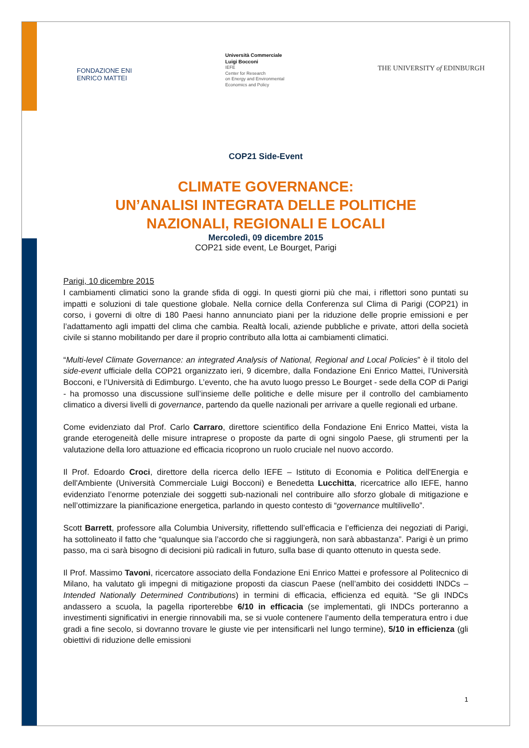FONDAZIONE ENI
ENRICO MATTEI
Università Commerciale
Luigi Bocconi
IEFE
Center for Research
on Energy and Environmental
Economics and Policy
THE UNIVERSITY of EDINBURGH
COP21 Side-Event
CLIMATE GOVERNANCE:
UN’ANALISI INTEGRATA DELLE POLITICHE
NAZIONALI, REGIONALI E LOCALI
Mercoledì, 09 dicembre 2015
COP21 side event, Le Bourget, Parigi
Parigi, 10 dicembre 2015
I cambiamenti climatici sono la grande sfida di oggi. In questi giorni più che mai, i riflettori sono puntati su impatti e soluzioni di tale questione globale. Nella cornice della Conferenza sul Clima di Parigi (COP21) in corso, i governi di oltre di 180 Paesi hanno annunciato piani per la riduzione delle proprie emissioni e per l’adattamento agli impatti del clima che cambia. Realtà locali, aziende pubbliche e private, attori della società civile si stanno mobilitando per dare il proprio contributo alla lotta ai cambiamenti climatici.
“Multi-level Climate Governance: an integrated Analysis of National, Regional and Local Policies” è il titolo del side-event ufficiale della COP21 organizzato ieri, 9 dicembre, dalla Fondazione Eni Enrico Mattei, l’Università Bocconi, e l’Università di Edimburgo. L’evento, che ha avuto luogo presso Le Bourget - sede della COP di Parigi - ha promosso una discussione sull’insieme delle politiche e delle misure per il controllo del cambiamento climatico a diversi livelli di governance, partendo da quelle nazionali per arrivare a quelle regionali ed urbane.
Come evidenziato dal Prof. Carlo Carraro, direttore scientifico della Fondazione Eni Enrico Mattei, vista la grande eterogeneità delle misure intraprese o proposte da parte di ogni singolo Paese, gli strumenti per la valutazione della loro attuazione ed efficacia ricoprono un ruolo cruciale nel nuovo accordo.
Il Prof. Edoardo Croci, direttore della ricerca dello IEFE – Istituto di Economia e Politica dell'Energia e dell'Ambiente (Università Commerciale Luigi Bocconi) e Benedetta Lucchitta, ricercatrice allo IEFE, hanno evidenziato l’enorme potenziale dei soggetti sub-nazionali nel contribuire allo sforzo globale di mitigazione e nell’ottimizzare la pianificazione energetica, parlando in questo contesto di “governance multilivello”.
Scott Barrett, professore alla Columbia University, riflettendo sull’efficacia e l’efficienza dei negoziati di Parigi, ha sottolineato il fatto che “qualunque sia l’accordo che si raggiungerà, non sarà abbastanza”. Parigi è un primo passo, ma ci sarà bisogno di decisioni più radicali in futuro, sulla base di quanto ottenuto in questa sede.
Il Prof. Massimo Tavoni, ricercatore associato della Fondazione Eni Enrico Mattei e professore al Politecnico di Milano, ha valutato gli impegni di mitigazione proposti da ciascun Paese (nell’ambito dei cosiddetti INDCs – Intended Nationally Determined Contributions) in termini di efficacia, efficienza ed equità. “Se gli INDCs andassero a scuola, la pagella riporterebbe 6/10 in efficacia (se implementati, gli INDCs porteranno a investimenti significativi in energie rinnovabili ma, se si vuole contenere l’aumento della temperatura entro i due gradi a fine secolo, si dovranno trovare le giuste vie per intensificarli nel lungo termine), 5/10 in efficienza (gli obiettivi di riduzione delle emissioni
1